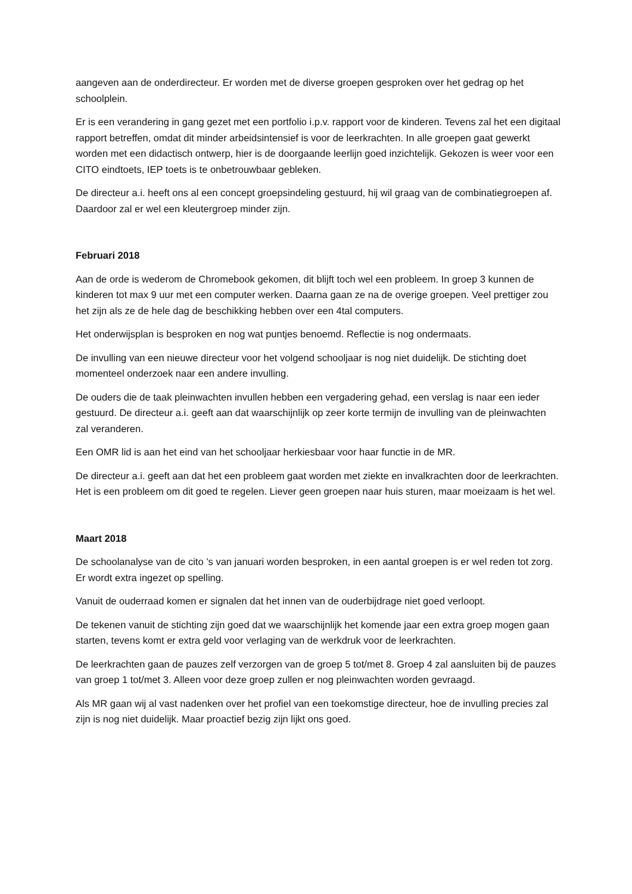aangeven aan de onderdirecteur. Er worden met de diverse groepen gesproken over het gedrag op het schoolplein.
Er is een verandering in gang gezet met een portfolio i.p.v. rapport voor de kinderen. Tevens zal het een digitaal rapport betreffen, omdat dit minder arbeidsintensief is voor de leerkrachten. In alle groepen gaat gewerkt worden met een didactisch ontwerp, hier is de doorgaande leerlijn goed inzichtelijk. Gekozen is weer voor een CITO eindtoets, IEP toets is te onbetrouwbaar gebleken.
De directeur a.i. heeft ons al een concept groepsindeling gestuurd, hij wil graag van de combinatiegroepen af. Daardoor zal er wel een kleutergroep minder zijn.
Februari 2018
Aan de orde is wederom de Chromebook gekomen, dit blijft toch wel een probleem. In groep 3 kunnen de kinderen tot max 9 uur met een computer werken. Daarna gaan ze na de overige groepen. Veel prettiger zou het zijn als ze de hele dag de beschikking hebben over een 4tal computers.
Het onderwijsplan is besproken en nog wat puntjes benoemd. Reflectie is nog ondermaats.
De invulling van een nieuwe directeur voor het volgend schooljaar is nog niet duidelijk. De stichting doet momenteel onderzoek naar een andere invulling.
De ouders die de taak pleinwachten invullen hebben een vergadering gehad, een verslag is naar een ieder gestuurd. De directeur a.i. geeft aan dat waarschijnlijk op zeer korte termijn de invulling van de pleinwachten zal veranderen.
Een OMR lid is aan het eind van het schooljaar herkiesbaar voor haar functie in de MR.
De directeur a.i. geeft aan dat het een probleem gaat worden met ziekte en invalkrachten door de leerkrachten. Het is een probleem om dit goed te regelen. Liever geen groepen naar huis sturen, maar moeizaam is het wel.
Maart 2018
De schoolanalyse van de cito ’s van januari worden besproken, in een aantal groepen is er wel reden tot zorg. Er wordt extra ingezet op spelling.
Vanuit de ouderraad komen er signalen dat het innen van de ouderbijdrage niet goed verloopt.
De tekenen vanuit de stichting zijn goed dat we waarschijnlijk het komende jaar een extra groep mogen gaan starten, tevens komt er extra geld voor verlaging van de werkdruk voor de leerkrachten.
De leerkrachten gaan de pauzes zelf verzorgen van de groep 5 tot/met 8. Groep 4 zal aansluiten bij de pauzes van groep 1 tot/met 3. Alleen voor deze groep zullen er nog pleinwachten worden gevraagd.
Als MR gaan wij al vast nadenken over het profiel van een toekomstige directeur, hoe de invulling precies zal zijn is nog niet duidelijk. Maar proactief bezig zijn lijkt ons goed.